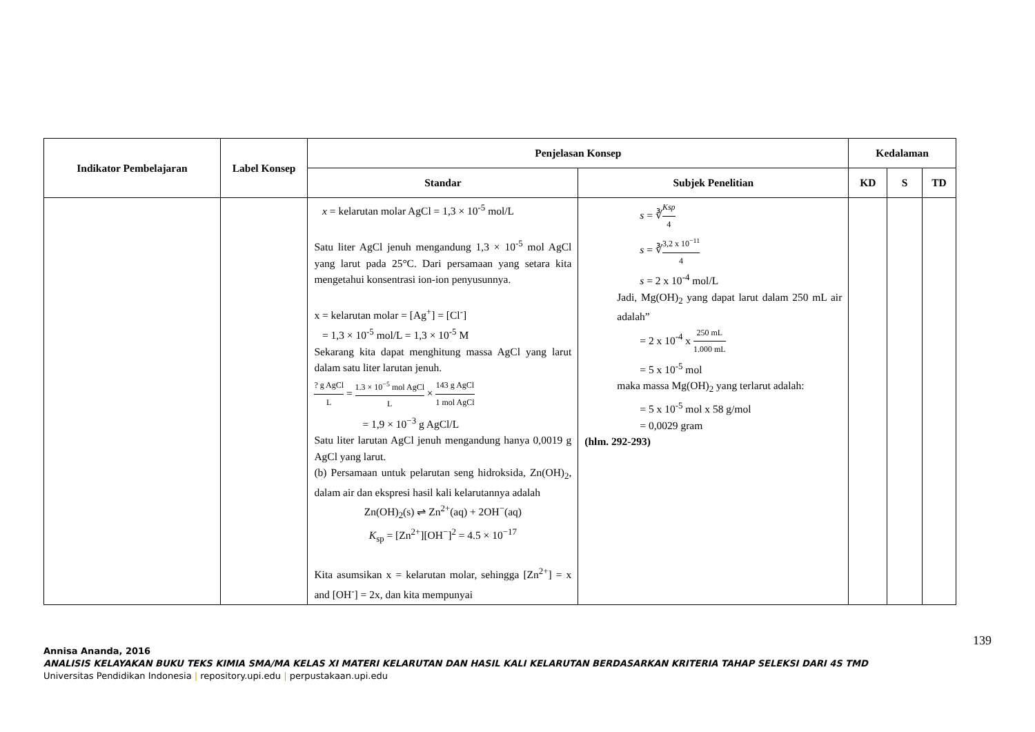| Indikator Pembelajaran | Label Konsep | Penjelasan Konsep | | Kedalaman | | |
| --- | --- | --- | --- | --- | --- | --- |
| | | Standar | Subjek Penelitian | KD | S | TD |
| | | x = kelarutan molar AgCl = 1,3 × 10<sup>-5</sup> mol/L Satu liter AgCl jenuh mengandung 1,3 × 10<sup>-5</sup> mol AgCl yang larut pada 25°C. Dari persamaan yang setara kita mengetahui konsentrasi ion-ion penyusunnya. x = kelarutan molar = [Ag<sup>+</sup>] = [Cl<sup>-</sup>] = 1,3 × 10<sup>-5</sup> mol/L = 1,3 × 10<sup>-5</sup> M Sekarang kita dapat menghitung massa AgCl yang larut dalam satu liter larutan jenuh. ? g AgCl L = 1.3 × 10<sup>−5</sup> mol AgCl L × 143 g AgCl 1 mol AgCl = 1,9 × 10<sup>−3</sup> g AgCl/L Satu liter larutan AgCl jenuh mengandung hanya 0,0019 g AgCl yang larut. (b) Persamaan untuk pelarutan seng hidroksida, Zn(OH)<sub>2</sub>, dalam air dan ekspresi hasil kali kelarutannya adalah Zn(OH)<sub>2</sub>(s) ⇌ Zn<sup>2+</sup>(aq) + 2OH<sup>−</sup>(aq) K<sub>sp</sub> = [Zn<sup>2+</sup>][OH<sup>−</sup>]<sup>2</sup> = 4.5 × 10<sup>−17</sup> Kita asumsikan x = kelarutan molar, sehingga [Zn<sup>2+</sup>] = x and [OH<sup>-</sup>] = 2x, dan kita mempunyai | s = ∛ Ksp 4 s = ∛ 3,2 x 10<sup>−11</sup> 4 s = 2 x 10<sup>-4</sup> mol/L Jadi, Mg(OH)<sub>2</sub> yang dapat larut dalam 250 mL air adalah” = 2 x 10<sup>-4</sup> x 250 mL 1.000 mL = 5 x 10<sup>-5</sup> mol maka massa Mg(OH)<sub>2</sub> yang terlarut adalah: = 5 x 10<sup>-5</sup> mol x 58 g/mol = 0,0029 gram (hlm. 292-293) | | | |
139
Annisa Ananda, 2016
ANALISIS KELAYAKAN BUKU TEKS KIMIA SMA/MA KELAS XI MATERI KELARUTAN DAN HASIL KALI KELARUTAN BERDASARKAN KRITERIA TAHAP SELEKSI DARI 4S TMD
Universitas Pendidikan Indonesia | repository.upi.edu | perpustakaan.upi.edu